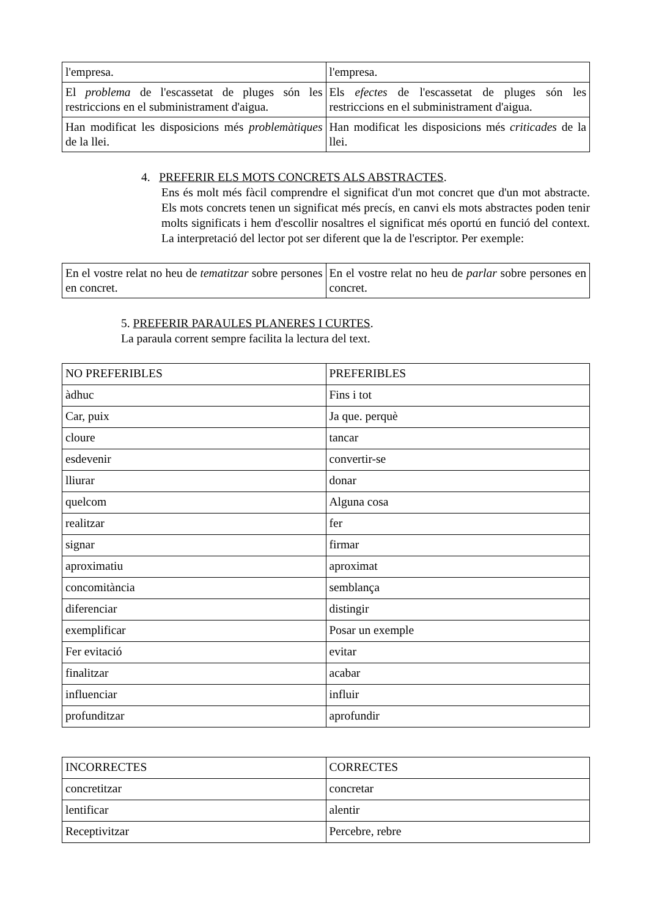| l'empresa. | l'empresa. |
| El problema de l'escassetat de pluges són les restriccions en el subministrament d'aigua. | Els efectes de l'escassetat de pluges són les restriccions en el subministrament d'aigua. |
| Han modificat les disposicions més problemàtiques de la llei. | Han modificat les disposicions més criticades de la llei. |
4. PREFERIR ELS MOTS CONCRETS ALS ABSTRACTES.
Ens és molt més fàcil comprendre el significat d'un mot concret que d'un mot abstracte. Els mots concrets tenen un significat més precís, en canvi els mots abstractes poden tenir molts significats i hem d'escollir nosaltres el significat més oportú en funció del context. La interpretació del lector pot ser diferent que la de l'escriptor. Per exemple:
| En el vostre relat no heu de tematitzar sobre persones en concret. | En el vostre relat no heu de parlar sobre persones en concret. |
5. PREFERIR PARAULES PLANERES I CURTES.
La paraula corrent sempre facilita la lectura del text.
| NO PREFERIBLES | PREFERIBLES |
| àdhuc | Fins i tot |
| Car, puix | Ja que. perquè |
| cloure | tancar |
| esdevenir | convertir-se |
| lliurar | donar |
| quelcom | Alguna cosa |
| realitzar | fer |
| signar | firmar |
| aproximatiu | aproximat |
| concomitància | semblança |
| diferenciar | distingir |
| exemplificar | Posar un exemple |
| Fer evitació | evitar |
| finalitzar | acabar |
| influenciar | influir |
| profunditzar | aprofundir |
| INCORRECTES | CORRECTES |
| concretitzar | concretar |
| lentificar | alentir |
| Receptivitzar | Percebre, rebre |